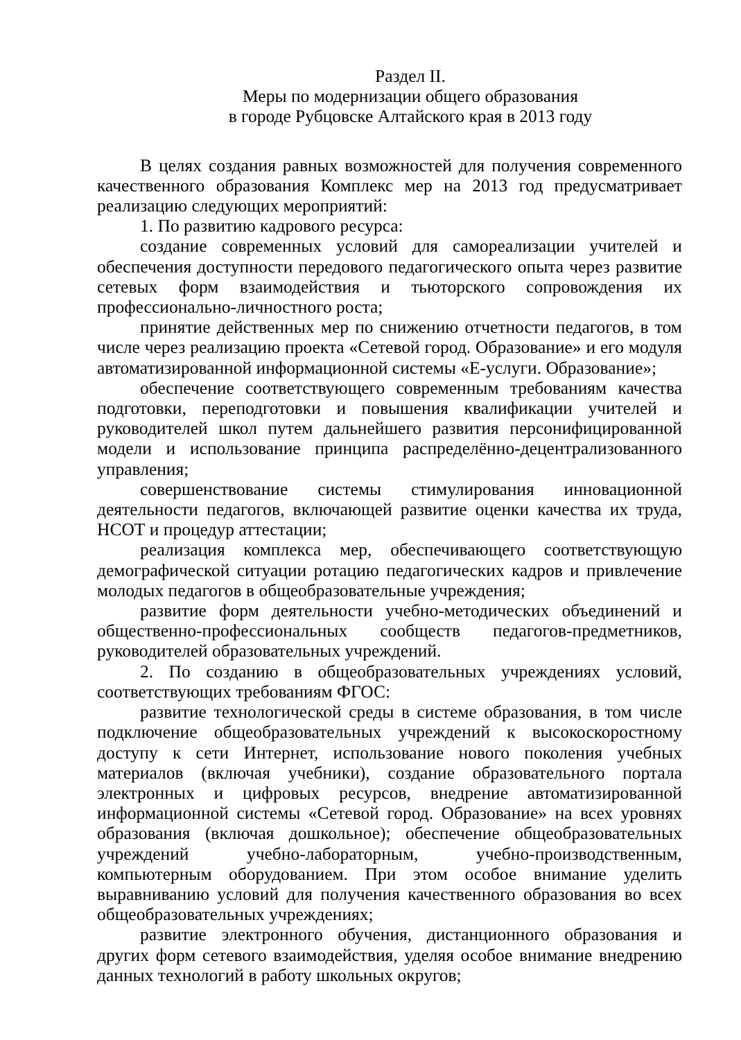Раздел II.
Меры по модернизации общего образования
в городе Рубцовске Алтайского края в 2013 году
В целях создания равных возможностей для получения современного качественного образования Комплекс мер на 2013 год предусматривает реализацию следующих мероприятий:
1. По развитию кадрового ресурса:
создание современных условий для самореализации учителей и обеспечения доступности передового педагогического опыта через развитие сетевых форм взаимодействия и тьюторского сопровождения их профессионально-личностного роста;
принятие действенных мер по снижению отчетности педагогов, в том числе через реализацию проекта «Сетевой город. Образование» и его модуля автоматизированной информационной системы «Е-услуги. Образование»;
обеспечение соответствующего современным требованиям качества подготовки, переподготовки и повышения квалификации учителей и руководителей школ путем дальнейшего развития персонифицированной модели и использование принципа распределённо-децентрализованного управления;
совершенствование системы стимулирования инновационной деятельности педагогов, включающей развитие оценки качества их труда, НСОТ и процедур аттестации;
реализация комплекса мер, обеспечивающего соответствующую демографической ситуации ротацию педагогических кадров и привлечение молодых педагогов в общеобразовательные учреждения;
развитие форм деятельности учебно-методических объединений и общественно-профессиональных сообществ педагогов-предметников, руководителей образовательных учреждений.
2. По созданию в общеобразовательных учреждениях условий, соответствующих требованиям ФГОС:
развитие технологической среды в системе образования, в том числе подключение общеобразовательных учреждений к высокоскоростному доступу к сети Интернет, использование нового поколения учебных материалов (включая учебники), создание образовательного портала электронных и цифровых ресурсов, внедрение автоматизированной информационной системы «Сетевой город. Образование» на всех уровнях образования (включая дошкольное); обеспечение общеобразовательных учреждений учебно-лабораторным, учебно-производственным, компьютерным оборудованием. При этом особое внимание уделить выравниванию условий для получения качественного образования во всех общеобразовательных учреждениях;
развитие электронного обучения, дистанционного образования и других форм сетевого взаимодействия, уделяя особое внимание внедрению данных технологий в работу школьных округов;